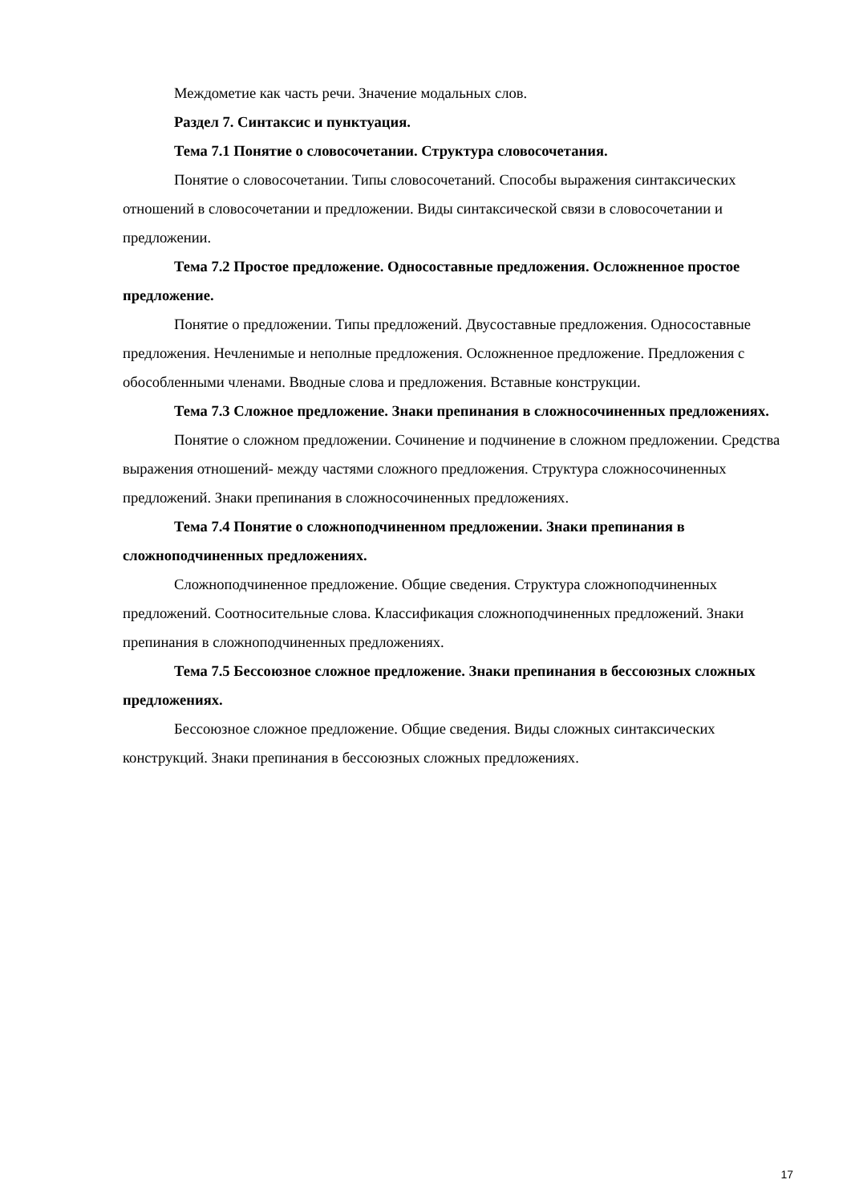Междометие как часть речи. Значение модальных слов.
Раздел 7. Синтаксис и пунктуация.
Тема 7.1 Понятие о словосочетании. Структура словосочетания.
Понятие о словосочетании. Типы словосочетаний. Способы выражения синтаксических отношений в словосочетании и предложении. Виды синтаксической связи в словосочетании и предложении.
Тема 7.2 Простое предложение. Односоставные предложения. Осложненное простое предложение.
Понятие о предложении. Типы предложений. Двусоставные предложения. Односоставные предложения. Нечленимые и неполные предложения. Осложненное предложение. Предложения с обособленными членами. Вводные слова и предложения. Вставные конструкции.
Тема 7.3 Сложное предложение. Знаки препинания в сложносочиненных предложениях.
Понятие о сложном предложении. Сочинение и подчинение в сложном предложении. Средства выражения отношений- между частями сложного предложения. Структура сложносочиненных предложений. Знаки препинания в сложносочиненных предложениях.
Тема 7.4 Понятие о сложноподчиненном предложении. Знаки препинания в сложноподчиненных предложениях.
Сложноподчиненное предложение. Общие сведения. Структура сложноподчиненных предложений. Соотносительные слова. Классификация сложноподчиненных предложений. Знаки препинания в сложноподчиненных предложениях.
Тема 7.5 Бессоюзное сложное предложение. Знаки препинания в бессоюзных сложных предложениях.
Бессоюзное сложное предложение. Общие сведения. Виды сложных синтаксических конструкций. Знаки препинания в бессоюзных сложных предложениях.
17